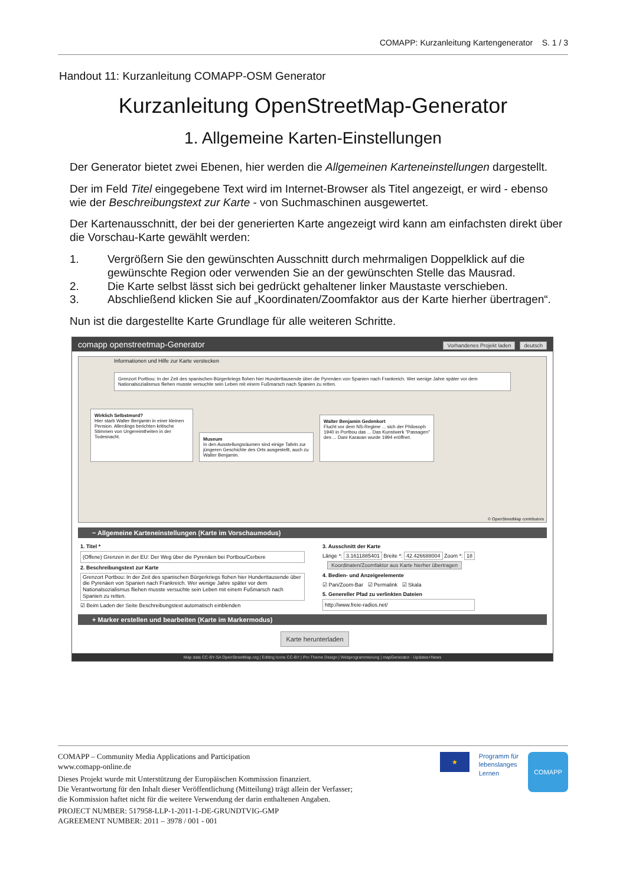COMAPP: Kurzanleitung Kartengenerator S. 1 / 3
Handout 11: Kurzanleitung COMAPP-OSM Generator
Kurzanleitung OpenStreetMap-Generator
1. Allgemeine Karten-Einstellungen
Der Generator bietet zwei Ebenen, hier werden die Allgemeinen Karteneinstellungen dargestellt.
Der im Feld Titel eingegebene Text wird im Internet-Browser als Titel angezeigt, er wird - ebenso wie der Beschreibungstext zur Karte - von Suchmaschinen ausgewertet.
Der Kartenausschnitt, der bei der generierten Karte angezeigt wird kann am einfachsten direkt über die Vorschau-Karte gewählt werden:
1. Vergrößern Sie den gewünschten Ausschnitt durch mehrmaligen Doppelklick auf die gewünschte Region oder verwenden Sie an der gewünschten Stelle das Mausrad.
2. Die Karte selbst lässt sich bei gedrückt gehaltener linker Maustaste verschieben.
3. Abschließend klicken Sie auf „Koordinaten/Zoomfaktor aus der Karte hierher übertragen“.
Nun ist die dargestellte Karte Grundlage für alle weiteren Schritte.
comapp openstreetmap-Generator Vorhandenes Projekt laden deutsch
Informationen und Hilfe zur Karte verstecken
Grenzort Portbou: In der Zeit des spanischen Bürgerkriegs flohen hier Hunderttausende über die Pyrenäen von Spanien nach Frankreich. Wer wenige Jahre später vor dem Nationalsozialismus fliehen musste versuchte sein Leben mit einem Fußmarsch nach Spanien zu retten.
Wirklich Selbstmord?
Hier starb Walter Benjamin in einer kleinen Pension. Allerdings berichten kritische Stimmen von Ungereimtheiten in der Todesnacht.
Museum
In den Ausstellungsräumen sind einige Tafeln zur jüngeren Geschichte des Orts ausgestellt, auch zu Walter Benjamin.
Walter Benjamin Gedenkort
Flucht vor dem NS-Regime ... sich der Philosoph 1940 in Portbou das ... Das Kunstwerk "Passagen" des ... Dani Karavan wurde 1994 eröffnet.
© OpenStreetMap contributors
− Allgemeine Karteneinstellungen (Karte im Vorschaumodus)
1. Titel *
(Offene) Grenzen in der EU: Der Weg über die Pyrenäen bei Portbou/Cerbere
2. Beschreibungstext zur Karte
Grenzort Portbou: In der Zeit des spanischen Bürgerkriegs flohen hier Hunderttausende über die Pyrenäen von Spanien nach Frankreich. Wer wenige Jahre später vor dem Nationalsozialismus fliehen musste versuchte sein Leben mit einem Fußmarsch nach Spanien zu retten.
☑ Beim Laden der Seite Beschreibungstext automatisch einblenden
3. Ausschnitt der Karte
Länge *: 3.1611885401 Breite *: 42.426688004 Zoom *: 18
Koordinaten/Zoomfaktor aus Karte hierher übertragen
4. Bedien- und Anzeigeelemente
☑ Pan/Zoom-Bar ☑ Permalink ☑ Skala
5. Genereller Pfad zu verlinkten Dateien
http://www.freie-radios.net/
+ Marker erstellen und bearbeiten (Karte im Markermodus)
Karte herunterladen
Map data CC-BY-SA OpenStreetMap.org | Editing Icons CC-BY | Pro Theme Design | Webprogrammierung | mapGenerator - Updates+News
★
Programm für
lebenslanges
Lernen
COMAPP
COMAPP – Community Media Applications and Participation
www.comapp-online.de
Dieses Projekt wurde mit Unterstützung der Europäischen Kommission finanziert.
Die Verantwortung für den Inhalt dieser Veröffentlichung (Mitteilung) trägt allein der Verfasser;
die Kommission haftet nicht für die weitere Verwendung der darin enthaltenen Angaben.
PROJECT NUMBER: 517958-LLP-1-2011-1-DE-GRUNDTVIG-GMP
AGREEMENT NUMBER: 2011 – 3978 / 001 - 001